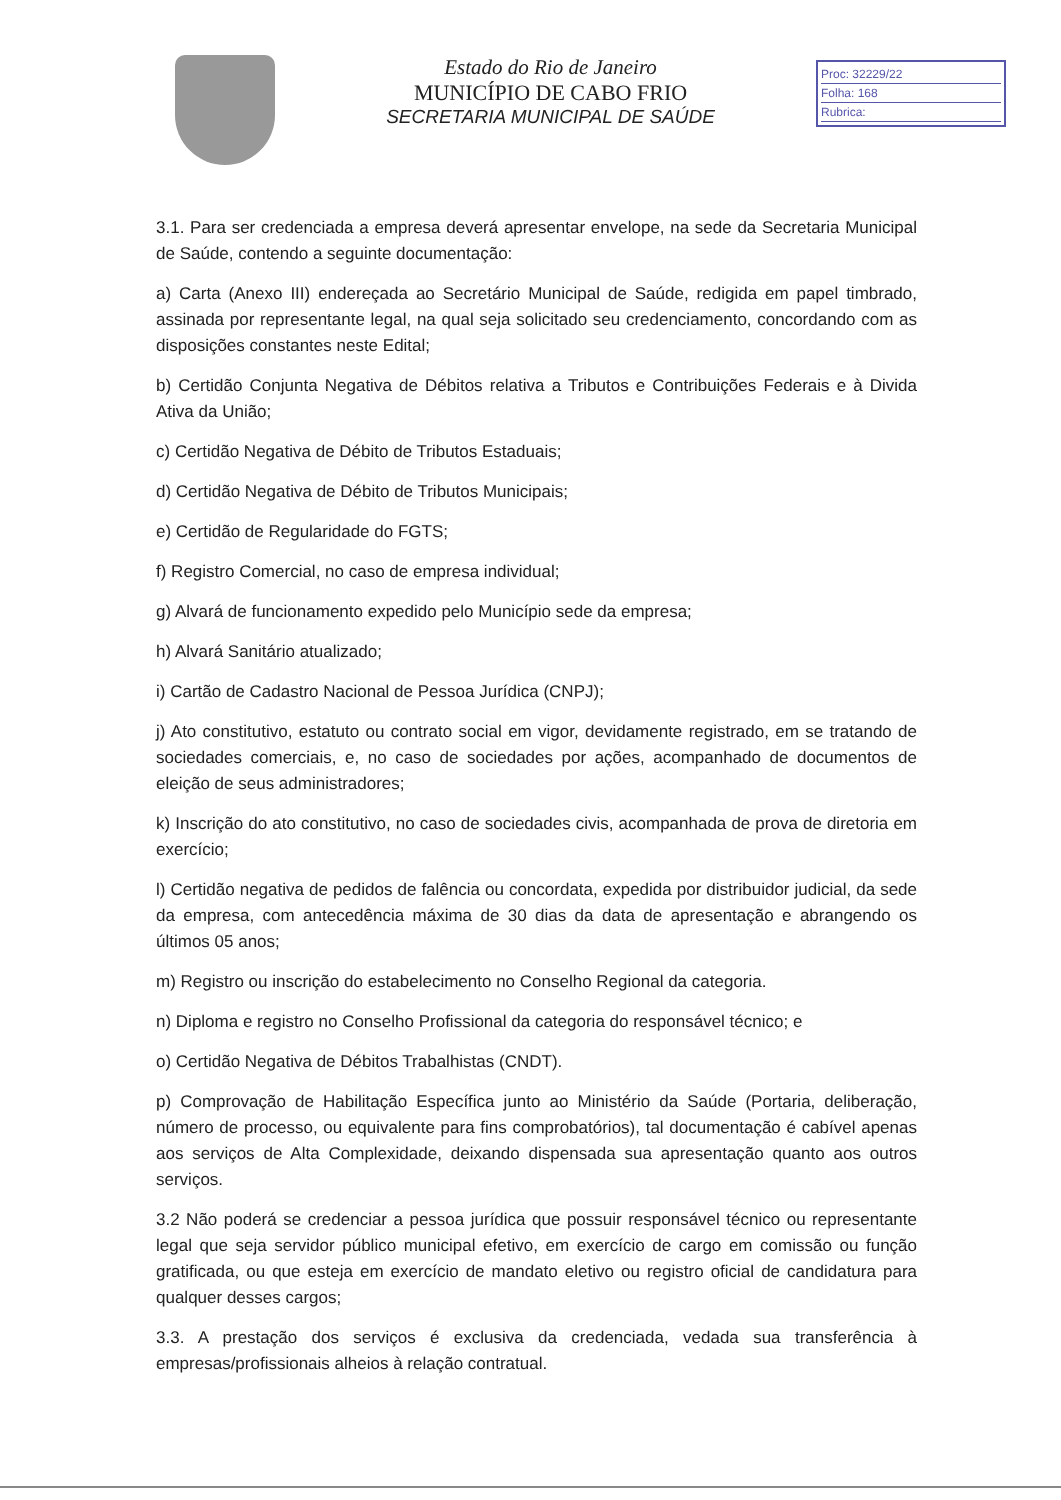Estado do Rio de Janeiro
MUNICÍPIO DE CABO FRIO
SECRETARIA MUNICIPAL DE SAÚDE
Proc: 32229/22
Folha: 168
Rubrica:
3.1. Para ser credenciada a empresa deverá apresentar envelope, na sede da Secretaria Municipal de Saúde, contendo a seguinte documentação:
a) Carta (Anexo III) endereçada ao Secretário Municipal de Saúde, redigida em papel timbrado, assinada por representante legal, na qual seja solicitado seu credenciamento, concordando com as disposições constantes neste Edital;
b) Certidão Conjunta Negativa de Débitos relativa a Tributos e Contribuições Federais e à Divida Ativa da União;
c) Certidão Negativa de Débito de Tributos Estaduais;
d) Certidão Negativa de Débito de Tributos Municipais;
e) Certidão de Regularidade do FGTS;
f) Registro Comercial, no caso de empresa individual;
g) Alvará de funcionamento expedido pelo Município sede da empresa;
h) Alvará Sanitário atualizado;
i) Cartão de Cadastro Nacional de Pessoa Jurídica (CNPJ);
j) Ato constitutivo, estatuto ou contrato social em vigor, devidamente registrado, em se tratando de sociedades comerciais, e, no caso de sociedades por ações, acompanhado de documentos de eleição de seus administradores;
k) Inscrição do ato constitutivo, no caso de sociedades civis, acompanhada de prova de diretoria em exercício;
l) Certidão negativa de pedidos de falência ou concordata, expedida por distribuidor judicial, da sede da empresa, com antecedência máxima de 30 dias da data de apresentação e abrangendo os últimos 05 anos;
m) Registro ou inscrição do estabelecimento no Conselho Regional da categoria.
n) Diploma e registro no Conselho Profissional da categoria do responsável técnico; e
o) Certidão Negativa de Débitos Trabalhistas (CNDT).
p) Comprovação de Habilitação Específica junto ao Ministério da Saúde (Portaria, deliberação, número de processo, ou equivalente para fins comprobatórios), tal documentação é cabível apenas aos serviços de Alta Complexidade, deixando dispensada sua apresentação quanto aos outros serviços.
3.2 Não poderá se credenciar a pessoa jurídica que possuir responsável técnico ou representante legal que seja servidor público municipal efetivo, em exercício de cargo em comissão ou função gratificada, ou que esteja em exercício de mandato eletivo ou registro oficial de candidatura para qualquer desses cargos;
3.3. A prestação dos serviços é exclusiva da credenciada, vedada sua transferência à empresas/profissionais alheios à relação contratual.